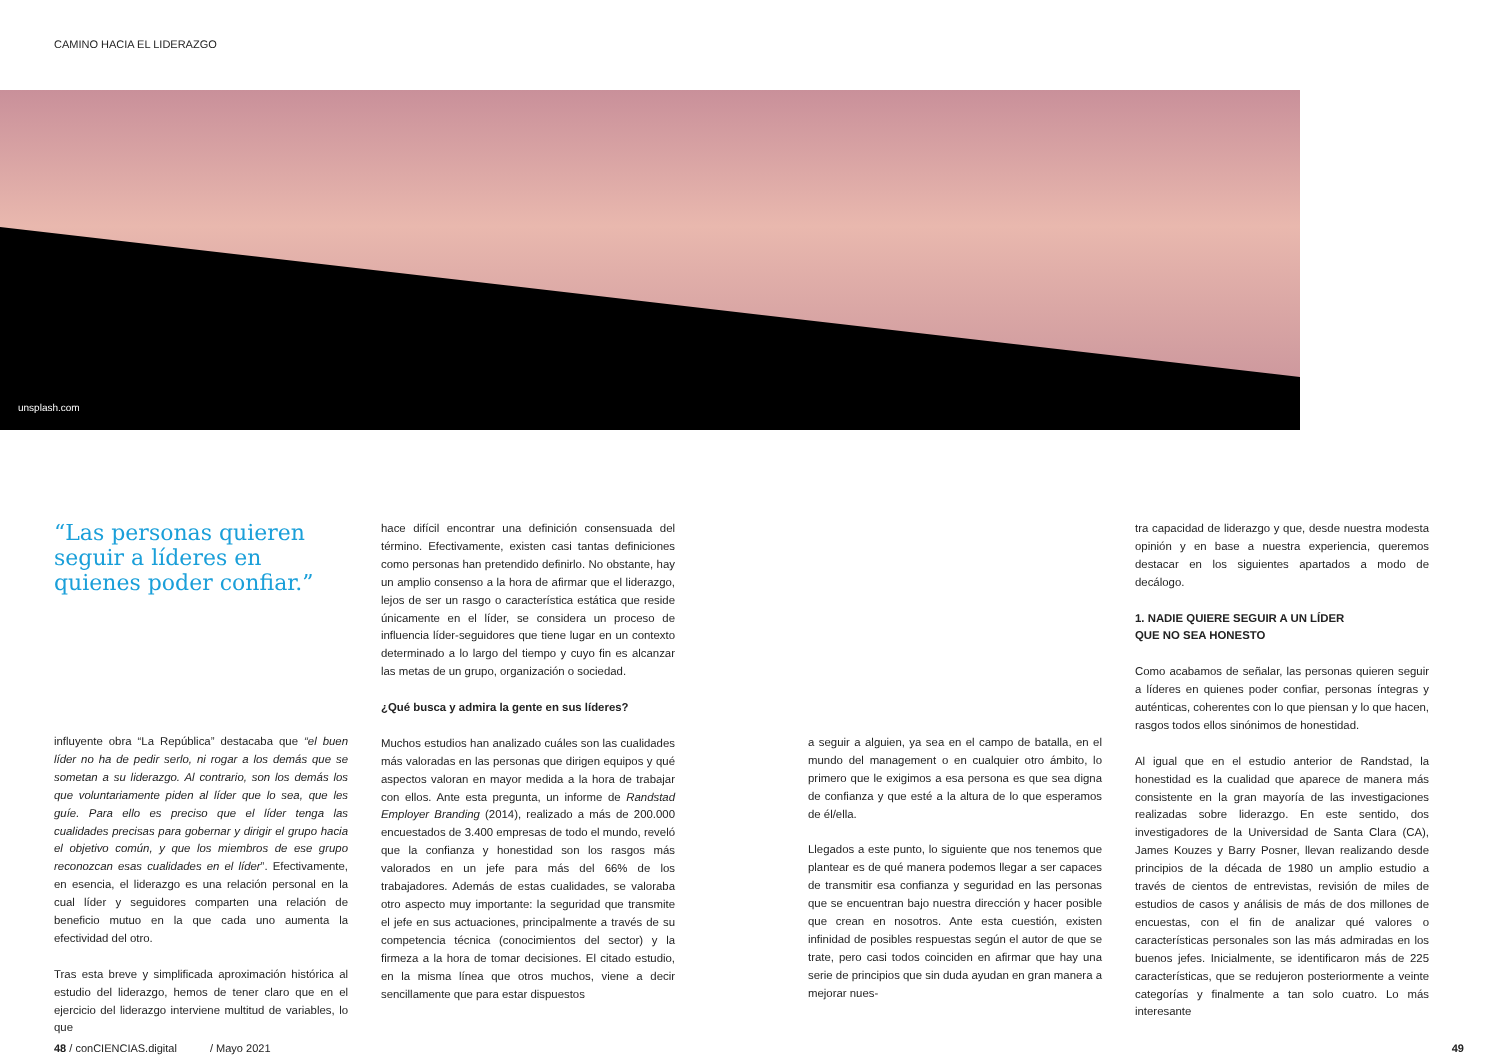CAMINO HACIA EL LIDERAZGO
unsplash.com
“Las personas quieren seguir a líderes en quienes poder confiar.”
influyente obra “La República” destacaba que “el buen líder no ha de pedir serlo, ni rogar a los demás que se sometan a su liderazgo. Al contrario, son los demás los que voluntariamente piden al líder que lo sea, que les guíe. Para ello es preciso que el líder tenga las cualidades precisas para gobernar y dirigir el grupo hacia el objetivo común, y que los miembros de ese grupo reconozcan esas cualidades en el líder”. Efectivamente, en esencia, el liderazgo es una relación personal en la cual líder y seguidores comparten una relación de beneficio mutuo en la que cada uno aumenta la efectividad del otro.
Tras esta breve y simplificada aproximación histórica al estudio del liderazgo, hemos de tener claro que en el ejercicio del liderazgo interviene multitud de variables, lo que
hace difícil encontrar una definición consensuada del término. Efectivamente, existen casi tantas definiciones como personas han pretendido definirlo. No obstante, hay un amplio consenso a la hora de afirmar que el liderazgo, lejos de ser un rasgo o característica estática que reside únicamente en el líder, se considera un proceso de influencia líder-seguidores que tiene lugar en un contexto determinado a lo largo del tiempo y cuyo fin es alcanzar las metas de un grupo, organización o sociedad.
¿Qué busca y admira la gente en sus líderes?
Muchos estudios han analizado cuáles son las cualidades más valoradas en las personas que dirigen equipos y qué aspectos valoran en mayor medida a la hora de trabajar con ellos. Ante esta pregunta, un informe de Randstad Employer Branding (2014), realizado a más de 200.000 encuestados de 3.400 empresas de todo el mundo, reveló que la confianza y honestidad son los rasgos más valorados en un jefe para más del 66% de los trabajadores. Además de estas cualidades, se valoraba otro aspecto muy importante: la seguridad que transmite el jefe en sus actuaciones, principalmente a través de su competencia técnica (conocimientos del sector) y la firmeza a la hora de tomar decisiones. El citado estudio, en la misma línea que otros muchos, viene a decir sencillamente que para estar dispuestos
a seguir a alguien, ya sea en el campo de batalla, en el mundo del management o en cualquier otro ámbito, lo primero que le exigimos a esa persona es que sea digna de confianza y que esté a la altura de lo que esperamos de él/ella.
Llegados a este punto, lo siguiente que nos tenemos que plantear es de qué manera podemos llegar a ser capaces de transmitir esa confianza y seguridad en las personas que se encuentran bajo nuestra dirección y hacer posible que crean en nosotros. Ante esta cuestión, existen infinidad de posibles respuestas según el autor de que se trate, pero casi todos coinciden en afirmar que hay una serie de principios que sin duda ayudan en gran manera a mejorar nues-
tra capacidad de liderazgo y que, desde nuestra modesta opinión y en base a nuestra experiencia, queremos destacar en los siguientes apartados a modo de decálogo.
1. NADIE QUIERE SEGUIR A UN LÍDER
QUE NO SEA HONESTO
Como acabamos de señalar, las personas quieren seguir a líderes en quienes poder confiar, personas íntegras y auténticas, coherentes con lo que piensan y lo que hacen, rasgos todos ellos sinónimos de honestidad.
Al igual que en el estudio anterior de Randstad, la honestidad es la cualidad que aparece de manera más consistente en la gran mayoría de las investigaciones realizadas sobre liderazgo. En este sentido, dos investigadores de la Universidad de Santa Clara (CA), James Kouzes y Barry Posner, llevan realizando desde principios de la década de 1980 un amplio estudio a través de cientos de entrevistas, revisión de miles de estudios de casos y análisis de más de dos millones de encuestas, con el fin de analizar qué valores o características personales son las más admiradas en los buenos jefes. Inicialmente, se identificaron más de 225 características, que se redujeron posteriormente a veinte categorías y finalmente a tan solo cuatro. Lo más interesante
48 / conCIENCIAS.digital / Mayo 2021
49